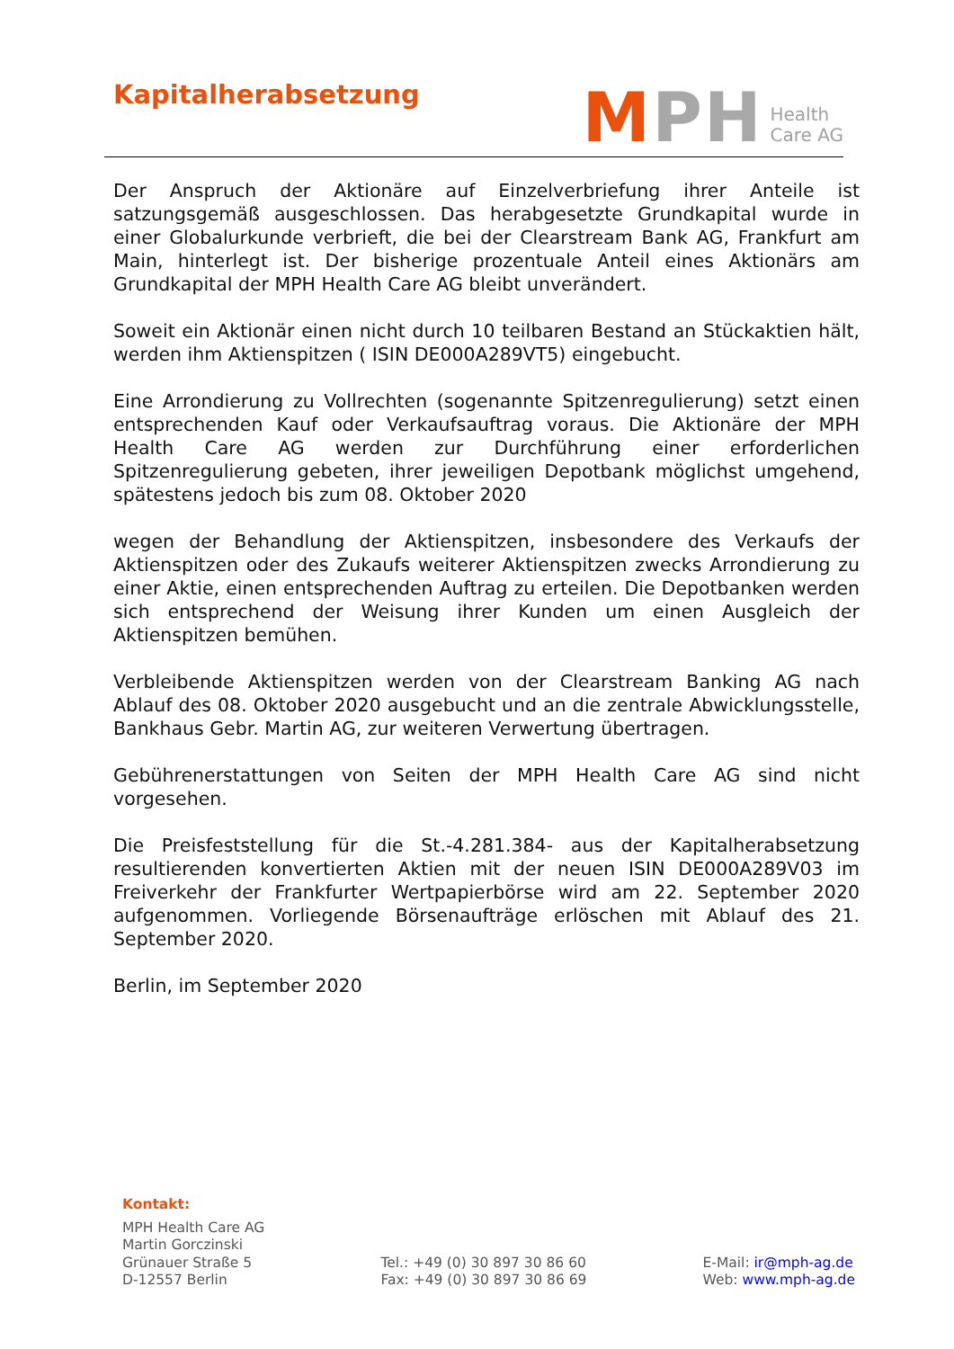Kapitalherabsetzung
MPH Health
Care AG
Der Anspruch der Aktionäre auf Einzelverbriefung ihrer Anteile ist satzungsgemäß ausgeschlossen. Das herabgesetzte Grundkapital wurde in einer Globalurkunde verbrieft, die bei der Clearstream Bank AG, Frankfurt am Main, hinterlegt ist. Der bisherige prozentuale Anteil eines Aktionärs am Grundkapital der MPH Health Care AG bleibt unverändert.
Soweit ein Aktionär einen nicht durch 10 teilbaren Bestand an Stückaktien hält, werden ihm Aktienspitzen ( ISIN DE000A289VT5) eingebucht.
Eine Arrondierung zu Vollrechten (sogenannte Spitzenregulierung) setzt einen entsprechenden Kauf oder Verkaufsauftrag voraus. Die Aktionäre der MPH Health Care AG werden zur Durchführung einer erforderlichen Spitzenregulierung gebeten, ihrer jeweiligen Depotbank möglichst umgehend, spätestens jedoch bis zum 08. Oktober 2020
wegen der Behandlung der Aktienspitzen, insbesondere des Verkaufs der Aktienspitzen oder des Zukaufs weiterer Aktienspitzen zwecks Arrondierung zu einer Aktie, einen entsprechenden Auftrag zu erteilen. Die Depotbanken werden sich entsprechend der Weisung ihrer Kunden um einen Ausgleich der Aktienspitzen bemühen.
Verbleibende Aktienspitzen werden von der Clearstream Banking AG nach Ablauf des 08. Oktober 2020 ausgebucht und an die zentrale Abwicklungsstelle, Bankhaus Gebr. Martin AG, zur weiteren Verwertung übertragen.
Gebührenerstattungen von Seiten der MPH Health Care AG sind nicht vorgesehen.
Die Preisfeststellung für die St.-4.281.384- aus der Kapitalherabsetzung resultierenden konvertierten Aktien mit der neuen ISIN DE000A289V03 im Freiverkehr der Frankfurter Wertpapierbörse wird am 22. September 2020 aufgenommen. Vorliegende Börsenaufträge erlöschen mit Ablauf des 21. September 2020.
Berlin, im September 2020
Kontakt:
MPH Health Care AG
Martin Gorczinski
Grünauer Straße 5
D-12557 Berlin
Tel.: +49 (0) 30 897 30 86 60
Fax: +49 (0) 30 897 30 86 69
E-Mail: ir@mph-ag.de
Web: www.mph-ag.de